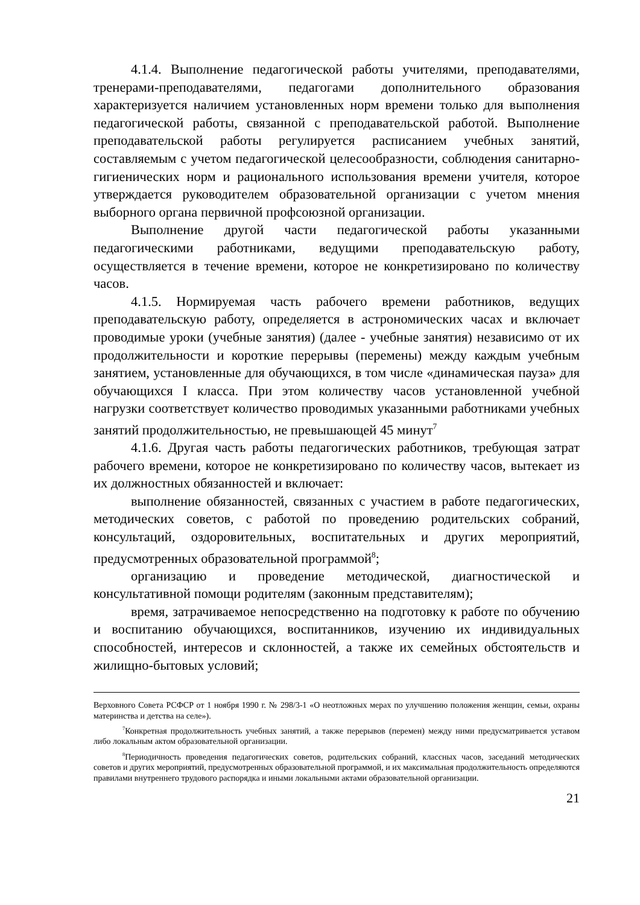4.1.4. Выполнение педагогической работы учителями, преподавателями, тренерами-преподавателями, педагогами дополнительного образования характеризуется наличием установленных норм времени только для выполнения педагогической работы, связанной с преподавательской работой. Выполнение преподавательской работы регулируется расписанием учебных занятий, составляемым с учетом педагогической целесообразности, соблюдения санитарно-гигиенических норм и рационального использования времени учителя, которое утверждается руководителем образовательной организации с учетом мнения выборного органа первичной профсоюзной организации.
Выполнение другой части педагогической работы указанными педагогическими работниками, ведущими преподавательскую работу, осуществляется в течение времени, которое не конкретизировано по количеству часов.
4.1.5. Нормируемая часть рабочего времени работников, ведущих преподавательскую работу, определяется в астрономических часах и включает проводимые уроки (учебные занятия) (далее - учебные занятия) независимо от их продолжительности и короткие перерывы (перемены) между каждым учебным занятием, установленные для обучающихся, в том числе «динамическая пауза» для обучающихся I класса. При этом количеству часов установленной учебной нагрузки соответствует количество проводимых указанными работниками учебных занятий продолжительностью, не превышающей 45 минут<sup>7</sup>
4.1.6. Другая часть работы педагогических работников, требующая затрат рабочего времени, которое не конкретизировано по количеству часов, вытекает из их должностных обязанностей и включает:
выполнение обязанностей, связанных с участием в работе педагогических, методических советов, с работой по проведению родительских собраний, консультаций, оздоровительных, воспитательных и других мероприятий, предусмотренных образовательной программой<sup>8</sup>;
организацию и проведение методической, диагностической и консультативной помощи родителям (законным представителям);
время, затрачиваемое непосредственно на подготовку к работе по обучению и воспитанию обучающихся, воспитанников, изучению их индивидуальных способностей, интересов и склонностей, а также их семейных обстоятельств и жилищно-бытовых условий;
Верховного Совета РСФСР от 1 ноября 1990 г. № 298/3-1 «О неотложных мерах по улучшению положения женщин, семьи, охраны материнства и детства на селе»).
<sup>7</sup> Конкретная продолжительность учебных занятий, а также перерывов (перемен) между ними предусматривается уставом либо локальным актом образовательной организации.
<sup>8</sup> Периодичность проведения педагогических советов, родительских собраний, классных часов, заседаний методических советов и других мероприятий, предусмотренных образовательной программой, и их максимальная продолжительность определяются правилами внутреннего трудового распорядка и иными локальными актами образовательной организации.
21